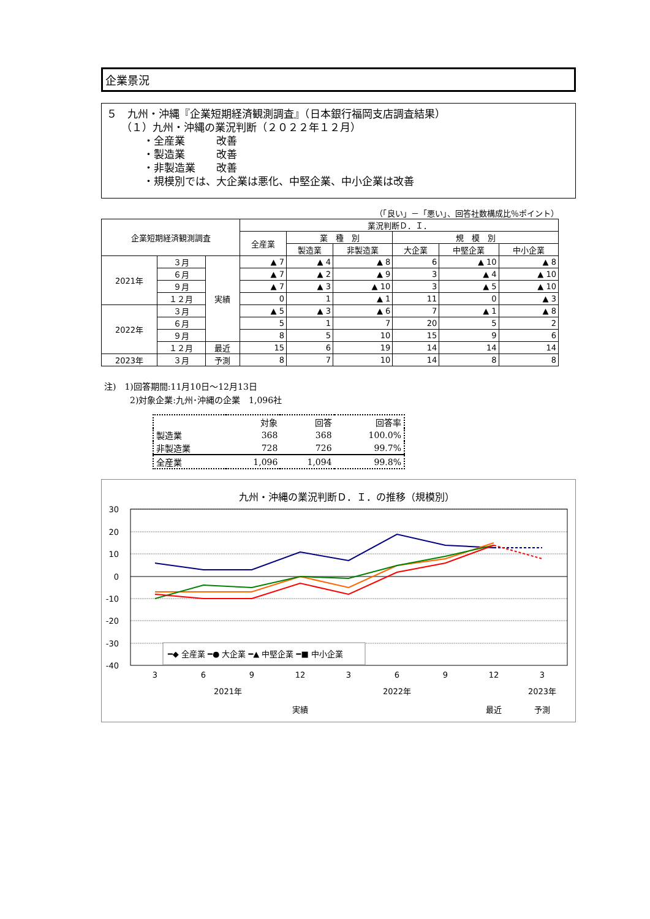企業景況
５　九州・沖縄『企業短期経済観測調査』（日本銀行福岡支店調査結果）
（１）九州・沖縄の業況判断（２０２２年１２月）
・全産業　　　改善
・製造業　　　改善
・非製造業　　改善
・規模別では、大企業は悪化、中堅企業、中小企業は改善
（「良い」－「悪い」、回答社数構成比％ポイント）
| 企業短期経済観測調査 | | | 業況判断Ｄ．Ｉ． | | | | | |
| --- | --- | --- | --- | --- | --- | --- | --- | --- |
| | | | 全産業 | 業 種 別 | | 規 模 別 | | |
| | | | | 製造業 | 非製造業 | 大企業 | 中堅企業 | 中小企業 |
| 2021年 | ３月 | 実績 | ▲ 7 | ▲ 4 | ▲ 8 | 6 | ▲ 10 | ▲ 8 |
| | ６月 | | ▲ 7 | ▲ 2 | ▲ 9 | 3 | ▲ 4 | ▲ 10 |
| | ９月 | | ▲ 7 | ▲ 3 | ▲ 10 | 3 | ▲ 5 | ▲ 10 |
| | １２月 | | 0 | 1 | ▲ 1 | 11 | 0 | ▲ 3 |
| 2022年 | ３月 | | ▲ 5 | ▲ 3 | ▲ 6 | 7 | ▲ 1 | ▲ 8 |
| | ６月 | | 5 | 1 | 7 | 20 | 5 | 2 |
| | ９月 | | 8 | 5 | 10 | 15 | 9 | 6 |
| | １２月 | 最近 | 15 | 6 | 19 | 14 | 14 | 14 |
| 2023年 | ３月 | 予測 | 8 | 7 | 10 | 14 | 8 | 8 |
注)　1)回答期間:11月10日～12月13日
　　　2)対象企業:九州･沖縄の企業　1,096社
| | 対象 | 回答 | 回答率 |
| 製造業 | 368 | 368 | 100.0% |
| 非製造業 | 728 | 726 | 99.7% |
| 全産業 | 1,096 | 1,094 | 99.8% |
九州・沖縄の業況判断Ｄ．Ｉ．の推移（規模別）
30
20
10
0
-10
-20
-30
-40
━◆ 全産業 ━● 大企業 ━▲ 中堅企業 ━■ 中小企業
3
6
9
12
3
6
9
12
3
2021年
2022年
2023年
実績
最近
予測